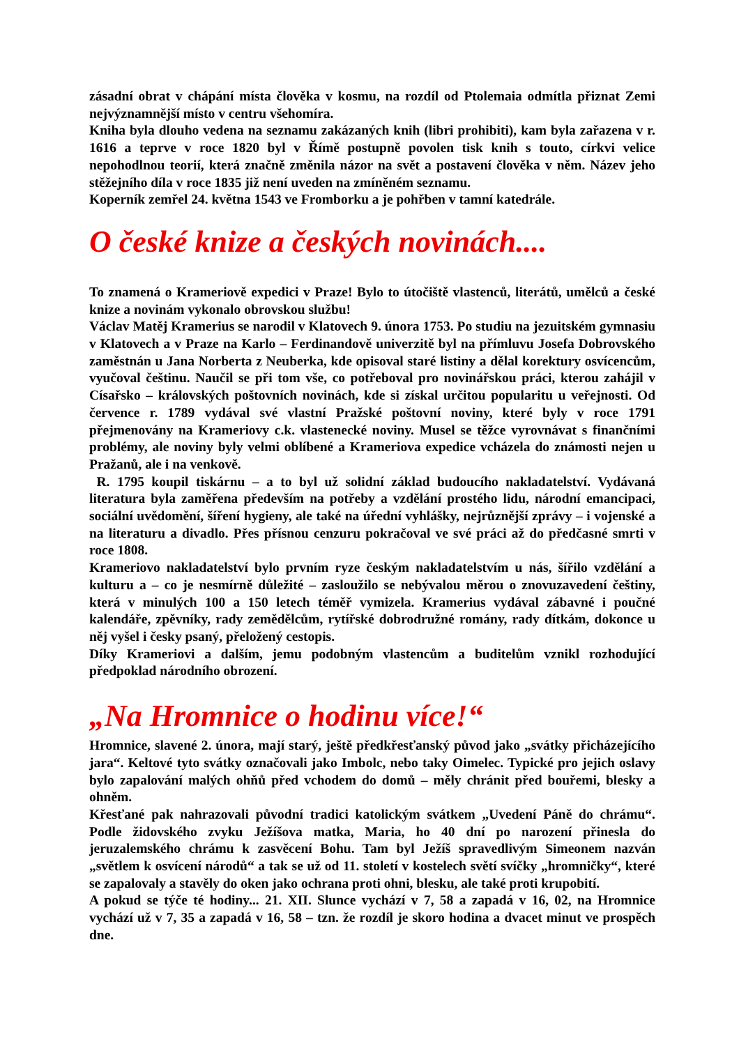zásadní obrat v chápání místa člověka v kosmu, na rozdíl od Ptolemaia odmítla přiznat Zemi nejvýznamnější místo v centru všehomíra.
Kniha byla dlouho vedena na seznamu zakázaných knih (libri prohibiti), kam byla zařazena v r. 1616 a teprve v roce 1820 byl v Římě postupně povolen tisk knih s touto, církvi velice nepohodlnou teorií, která značně změnila názor na svět a postavení člověka v něm. Název jeho stěžejního díla v roce 1835 již není uveden na zmíněném seznamu.
Koperník zemřel 24. května 1543 ve Fromborku a je pohřben v tamní katedrále.
O české knize a českých novinách....
To znamená o Krameriově expedici v Praze! Bylo to útočiště vlastenců, literátů, umělců a české knize a novinám vykonalo obrovskou službu!
Václav Matěj Kramerius se narodil v Klatovech 9. února 1753. Po studiu na jezuitském gymnasiu v Klatovech a v Praze na Karlo – Ferdinandově univerzitě byl na přímluvu Josefa Dobrovského zaměstnán u Jana Norberta z Neuberka, kde opisoval staré listiny a dělal korektury osvícencům, vyučoval češtinu. Naučil se při tom vše, co potřeboval pro novinářskou práci, kterou zahájil v Císařsko – královských poštovních novinách, kde si získal určitou popularitu u veřejnosti. Od července r. 1789 vydával své vlastní Pražské poštovní noviny, které byly v roce 1791 přejmenovány na Krameriovy c.k. vlastenecké noviny. Musel se těžce vyrovnávat s finančními problémy, ale noviny byly velmi oblíbené a Krameriova expedice vcházela do známosti nejen u Pražanů, ale i na venkově.
R. 1795 koupil tiskárnu – a to byl už solidní základ budoucího nakladatelství. Vydávaná literatura byla zaměřena především na potřeby a vzdělání prostého lidu, národní emancipaci, sociální uvědomění, šíření hygieny, ale také na úřední vyhlášky, nejrůznější zprávy – i vojenské a na literaturu a divadlo. Přes přísnou cenzuru pokračoval ve své práci až do předčasné smrti v roce 1808.
Krameriovo nakladatelství bylo prvním ryze českým nakladatelstvím u nás, šířilo vzdělání a kulturu a – co je nesmírně důležité – zasloužilo se nebývalou měrou o znovuzavedení češtiny, která v minulých 100 a 150 letech téměř vymizela. Kramerius vydával zábavné i poučné kalendáře, zpěvníky, rady zemědělcům, rytířské dobrodružné romány, rady dítkám, dokonce u něj vyšel i česky psaný, přeložený cestopis.
Díky Krameriovi a dalším, jemu podobným vlastencům a buditelům vznikl rozhodující předpoklad národního obrození.
„Na Hromnice o hodinu více!“
Hromnice, slavené 2. února, mají starý, ještě předkřesťanský původ jako „svátky přicházejícího jara“. Keltové tyto svátky označovali jako Imbolc, nebo taky Oimelec. Typické pro jejich oslavy bylo zapalování malých ohňů před vchodem do domů – měly chránit před bouřemi, blesky a ohněm.
Křesťané pak nahrazovali původní tradici katolickým svátkem „Uvedení Páně do chrámu“. Podle židovského zvyku Ježíšova matka, Maria, ho 40 dní po narození přinesla do jeruzalemského chrámu k zasvěcení Bohu. Tam byl Ježíš spravedlivým Simeonem nazván „světlem k osvícení národů“ a tak se už od 11. století v kostelech světí svíčky „hromničky“, které se zapalovaly a stavěly do oken jako ochrana proti ohni, blesku, ale také proti krupobití.
A pokud se týče té hodiny... 21. XII. Slunce vychází v 7, 58 a zapadá v 16, 02, na Hromnice vychází už v 7, 35 a zapadá v 16, 58 – tzn. že rozdíl je skoro hodina a dvacet minut ve prospěch dne.